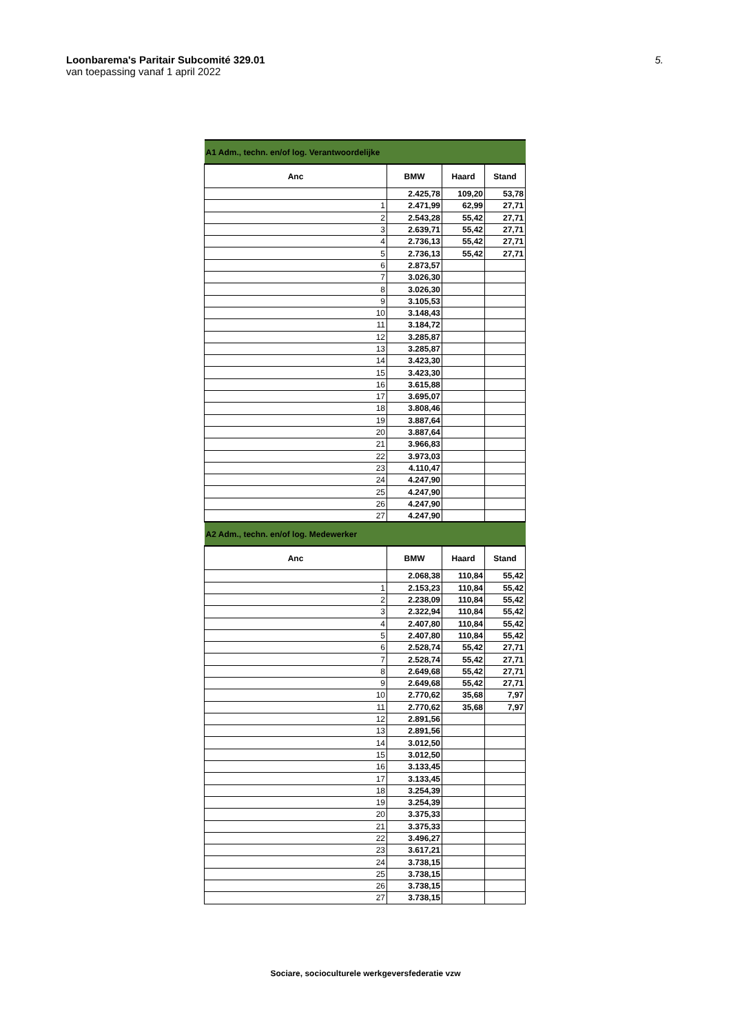Loonbarema's Paritair Subcomité 329.01
van toepassing vanaf 1 april 2022
5.
| A1 Adm., techn. en/of log. Verantwoordelijke | | | |
| Anc | BMW | Haard | Stand |
| | 2.425,78 | 109,20 | 53,78 |
| 1 | 2.471,99 | 62,99 | 27,71 |
| 2 | 2.543,28 | 55,42 | 27,71 |
| 3 | 2.639,71 | 55,42 | 27,71 |
| 4 | 2.736,13 | 55,42 | 27,71 |
| 5 | 2.736,13 | 55,42 | 27,71 |
| 6 | 2.873,57 | | |
| 7 | 3.026,30 | | |
| 8 | 3.026,30 | | |
| 9 | 3.105,53 | | |
| 10 | 3.148,43 | | |
| 11 | 3.184,72 | | |
| 12 | 3.285,87 | | |
| 13 | 3.285,87 | | |
| 14 | 3.423,30 | | |
| 15 | 3.423,30 | | |
| 16 | 3.615,88 | | |
| 17 | 3.695,07 | | |
| 18 | 3.808,46 | | |
| 19 | 3.887,64 | | |
| 20 | 3.887,64 | | |
| 21 | 3.966,83 | | |
| 22 | 3.973,03 | | |
| 23 | 4.110,47 | | |
| 24 | 4.247,90 | | |
| 25 | 4.247,90 | | |
| 26 | 4.247,90 | | |
| 27 | 4.247,90 | | |
| A2 Adm., techn. en/of log. Medewerker | | | |
| Anc | BMW | Haard | Stand |
| | 2.068,38 | 110,84 | 55,42 |
| 1 | 2.153,23 | 110,84 | 55,42 |
| 2 | 2.238,09 | 110,84 | 55,42 |
| 3 | 2.322,94 | 110,84 | 55,42 |
| 4 | 2.407,80 | 110,84 | 55,42 |
| 5 | 2.407,80 | 110,84 | 55,42 |
| 6 | 2.528,74 | 55,42 | 27,71 |
| 7 | 2.528,74 | 55,42 | 27,71 |
| 8 | 2.649,68 | 55,42 | 27,71 |
| 9 | 2.649,68 | 55,42 | 27,71 |
| 10 | 2.770,62 | 35,68 | 7,97 |
| 11 | 2.770,62 | 35,68 | 7,97 |
| 12 | 2.891,56 | | |
| 13 | 2.891,56 | | |
| 14 | 3.012,50 | | |
| 15 | 3.012,50 | | |
| 16 | 3.133,45 | | |
| 17 | 3.133,45 | | |
| 18 | 3.254,39 | | |
| 19 | 3.254,39 | | |
| 20 | 3.375,33 | | |
| 21 | 3.375,33 | | |
| 22 | 3.496,27 | | |
| 23 | 3.617,21 | | |
| 24 | 3.738,15 | | |
| 25 | 3.738,15 | | |
| 26 | 3.738,15 | | |
| 27 | 3.738,15 | | |
Sociare, socioculturele werkgeversfederatie vzw